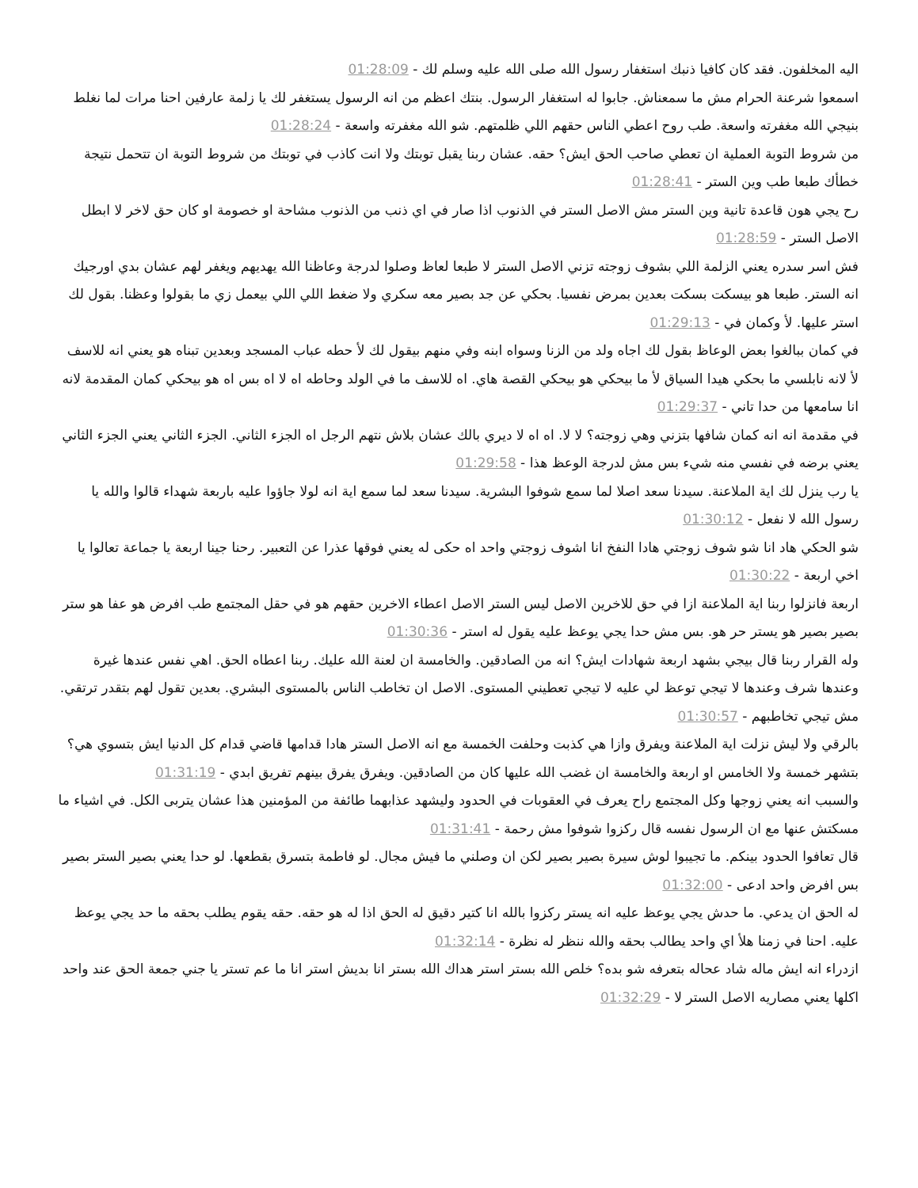اليه المخلفون. فقد كان كافيا ذنبك استغفار رسول الله صلى الله عليه وسلم لك - 01:28:09
اسمعوا شرعنة الحرام مش ما سمعناش. جابوا له استغفار الرسول. بنتك اعظم من انه الرسول يستغفر لك يا زلمة عارفين احنا مرات لما نغلط بنيجي الله مغفرته واسعة. طب روح اعطي الناس حقهم اللي ظلمتهم. شو الله مغفرته واسعة - 01:28:24
من شروط التوبة العملية ان تعطي صاحب الحق ايش؟ حقه. عشان ربنا يقبل توبتك ولا انت كاذب في توبتك من شروط التوبة ان تتحمل نتيجة خطأك طبعا طب وين الستر - 01:28:41
رح يجي هون قاعدة تانية وين الستر مش الاصل الستر في الذنوب اذا صار في اي ذنب من الذنوب مشاحة او خصومة او كان حق لاخر لا ابطل الاصل الستر - 01:28:59
فش اسر سدره يعني الزلمة اللي بشوف زوجته تزني الاصل الستر لا طبعا لعاظ وصلوا لدرجة وعاظنا الله يهديهم ويغفر لهم عشان بدي اورجيك انه الستر. طبعا هو بيسكت بسكت بعدين بمرض نفسيا. بحكي عن جد بصير معه سكري ولا ضغط اللي اللي بيعمل زي ما بقولوا وعظنا. بقول لك استر عليها. لأ وكمان في - 01:29:13
في كمان ببالغوا بعض الوعاظ بقول لك اجاه ولد من الزنا وسواه ابنه وفي منهم بيقول لك لأ حطه عباب المسجد وبعدين تبناه هو يعني انه للاسف لأ لانه نابلسي ما بحكي هيدا السياق لأ ما بيحكي هو بيحكي القصة هاي. اه للاسف ما في الولد وحاطه اه لا اه بس اه هو بيحكي كمان المقدمة لانه انا سامعها من حدا تاني - 01:29:37
في مقدمة انه انه كمان شافها بتزني وهي زوجته؟ لا لا. اه اه لا ديري بالك عشان بلاش نتهم الرجل اه الجزء الثاني. الجزء الثاني يعني الجزء الثاني يعني برضه في نفسي منه شيء بس مش لدرجة الوعظ هذا - 01:29:58
يا رب ينزل لك اية الملاعنة. سيدنا سعد اصلا لما سمع شوفوا البشرية. سيدنا سعد لما سمع اية انه لولا جاؤوا عليه باربعة شهداء قالوا والله يا رسول الله لا نفعل - 01:30:12
شو الحكي هاد انا شو شوف زوجتي هادا النفخ انا اشوف زوجتي واحد اه حكى له يعني فوقها عذرا عن التعبير. رحنا جينا اربعة يا جماعة تعالوا يا اخي اربعة - 01:30:22
اربعة فانزلوا ربنا اية الملاعنة ازا في حق للاخرين الاصل ليس الستر الاصل اعطاء الاخرين حقهم هو في حقل المجتمع طب افرض هو عفا هو ستر بصير بصير هو يستر حر هو. بس مش حدا يجي يوعظ عليه يقول له استر - 01:30:36
وله القرار ربنا قال بيجي بشهد اربعة شهادات ايش؟ انه من الصادقين. والخامسة ان لعنة الله عليك. ربنا اعطاه الحق. اهي نفس عندها غيرة وعندها شرف وعندها لا تيجي توعظ لي عليه لا تيجي تعطيني المستوى. الاصل ان تخاطب الناس بالمستوى البشري. بعدين تقول لهم بتقدر ترتقي. مش تيجي تخاطبهم - 01:30:57
بالرقي ولا ليش نزلت اية الملاعنة ويفرق وازا هي كذبت وحلفت الخمسة مع انه الاصل الستر هادا قدامها قاضي قدام كل الدنيا ايش بتسوي هي؟ بتشهر خمسة ولا الخامس او اربعة والخامسة ان غضب الله عليها كان من الصادقين. ويفرق يفرق بينهم تفريق ابدي - 01:31:19
والسبب انه يعني زوجها وكل المجتمع راح يعرف في العقوبات في الحدود وليشهد عذابهما طائفة من المؤمنين هذا عشان يتربى الكل. في اشياء ما مسكتش عنها مع ان الرسول نفسه قال ركزوا شوفوا مش رحمة - 01:31:41
قال تعافوا الحدود بينكم. ما تجيبوا لوش سيرة بصير بصير لكن ان وصلني ما فيش مجال. لو فاطمة بتسرق بقطعها. لو حدا يعني بصير الستر بصير بس افرض واحد ادعى - 01:32:00
له الحق ان يدعي. ما حدش يجي يوعظ عليه انه يستر ركزوا بالله انا كتير دقيق له الحق اذا له هو حقه. حقه يقوم يطلب بحقه ما حد يجي يوعظ عليه. احنا في زمنا هلأ اي واحد يطالب بحقه والله ننظر له نظرة - 01:32:14
ازدراء انه ايش ماله شاد عحاله بتعرفه شو بده؟ خلص الله بستر استر هداك الله بستر انا بديش استر انا ما عم تستر يا جني جمعة الحق عند واحد اكلها يعني مصاريه الاصل الستر لا - 01:32:29